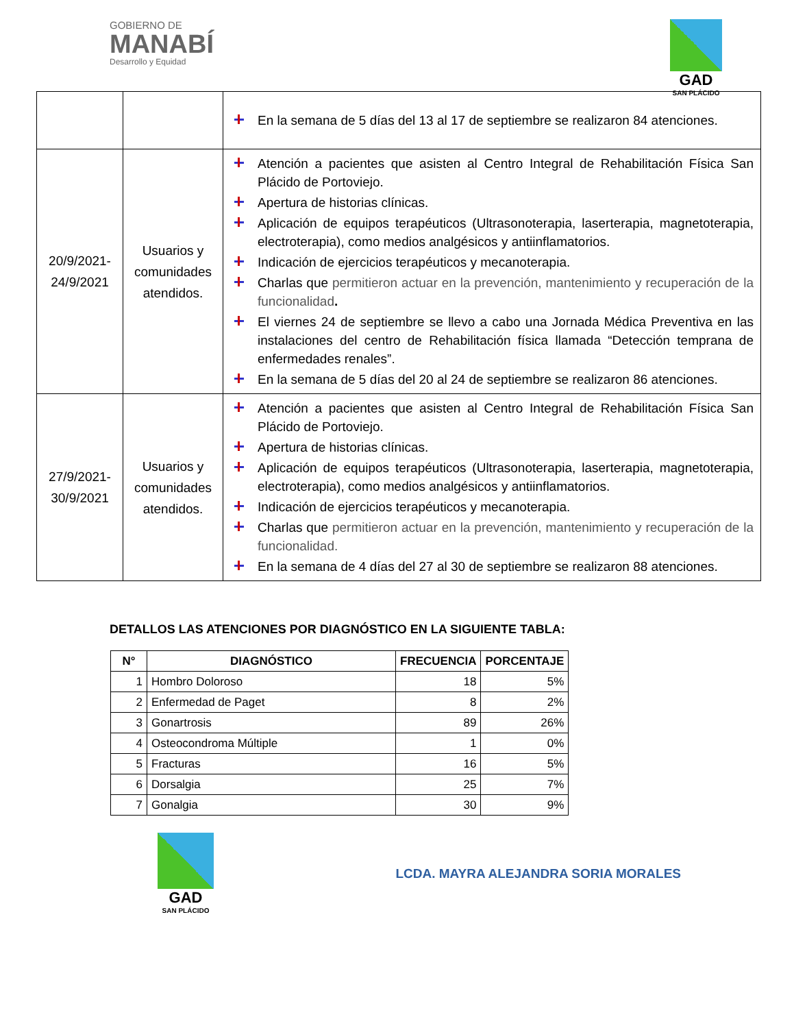GOBIERNO DE
MANABÍ
Desarrollo y Equidad
GAD
SAN PLÁCIDO
| | | En la semana de 5 días del 13 al 17 de septiembre se realizaron 84 atenciones. |
| 20/9/2021- 24/9/2021 | Usuarios y comunidades atendidos. | Atención a pacientes que asisten al Centro Integral de Rehabilitación Física San Plácido de Portoviejo. Apertura de historias clínicas. Aplicación de equipos terapéuticos (Ultrasonoterapia, laserterapia, magnetoterapia, electroterapia), como medios analgésicos y antiinflamatorios. Indicación de ejercicios terapéuticos y mecanoterapia. Charlas que permitieron actuar en la prevención, mantenimiento y recuperación de la funcionalidad . El viernes 24 de septiembre se llevo a cabo una Jornada Médica Preventiva en las instalaciones del centro de Rehabilitación física llamada “Detección temprana de enfermedades renales”. En la semana de 5 días del 20 al 24 de septiembre se realizaron 86 atenciones. |
| 27/9/2021- 30/9/2021 | Usuarios y comunidades atendidos. | Atención a pacientes que asisten al Centro Integral de Rehabilitación Física San Plácido de Portoviejo. Apertura de historias clínicas. Aplicación de equipos terapéuticos (Ultrasonoterapia, laserterapia, magnetoterapia, electroterapia), como medios analgésicos y antiinflamatorios. Indicación de ejercicios terapéuticos y mecanoterapia. Charlas que permitieron actuar en la prevención, mantenimiento y recuperación de la funcionalidad. En la semana de 4 días del 27 al 30 de septiembre se realizaron 88 atenciones. |
DETALLOS LAS ATENCIONES POR DIAGNÓSTICO EN LA SIGUIENTE TABLA:
| N° | DIAGNÓSTICO | FRECUENCIA | PORCENTAJE |
| --- | --- | --- | --- |
| 1 | Hombro Doloroso | 18 | 5% |
| 2 | Enfermedad de Paget | 8 | 2% |
| 3 | Gonartrosis | 89 | 26% |
| 4 | Osteocondroma Múltiple | 1 | 0% |
| 5 | Fracturas | 16 | 5% |
| 6 | Dorsalgia | 25 | 7% |
| 7 | Gonalgia | 30 | 9% |
GAD
SAN PLÁCIDO
LCDA. MAYRA ALEJANDRA SORIA MORALES